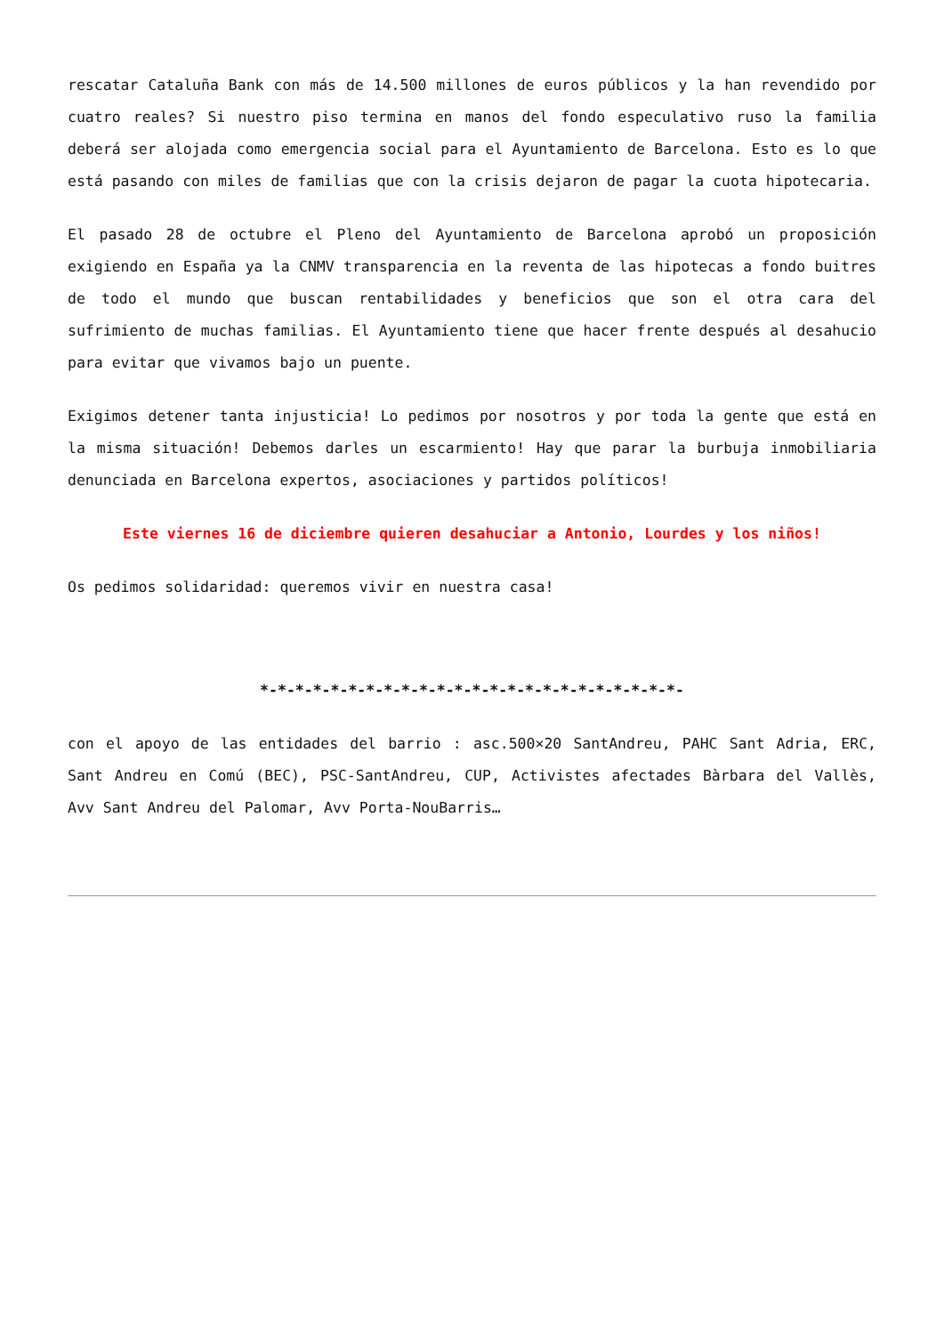rescatar Cataluña Bank con más de 14.500 millones de euros públicos y la han revendido por cuatro reales? Si nuestro piso termina en manos del fondo especulativo ruso la familia deberá ser alojada como emergencia social para el Ayuntamiento de Barcelona. Esto es lo que está pasando con miles de familias que con la crisis dejaron de pagar la cuota hipotecaria.
El pasado 28 de octubre el Pleno del Ayuntamiento de Barcelona aprobó un proposición exigiendo en España ya la CNMV transparencia en la reventa de las hipotecas a fondo buitres de todo el mundo que buscan rentabilidades y beneficios que son el otra cara del sufrimiento de muchas familias. El Ayuntamiento tiene que hacer frente después al desahucio para evitar que vivamos bajo un puente.
Exigimos detener tanta injusticia! Lo pedimos por nosotros y por toda la gente que está en la misma situación! Debemos darles un escarmiento! Hay que parar la burbuja inmobiliaria denunciada en Barcelona expertos, asociaciones y partidos políticos!
Este viernes 16 de diciembre quieren desahuciar a Antonio, Lourdes y los niños!
Os pedimos solidaridad: queremos vivir en nuestra casa!
*-*-*-*-*-*-*-*-*-*-*-*-*-*-*-*-*-*-*-*-*-*-*-*-
con el apoyo de las entidades del barrio : asc.500×20 SantAndreu, PAHC Sant Adria, ERC, Sant Andreu en Comú (BEC), PSC-SantAndreu, CUP, Activistes afectades Bàrbara del Vallès, Avv Sant Andreu del Palomar, Avv Porta-NouBarris…